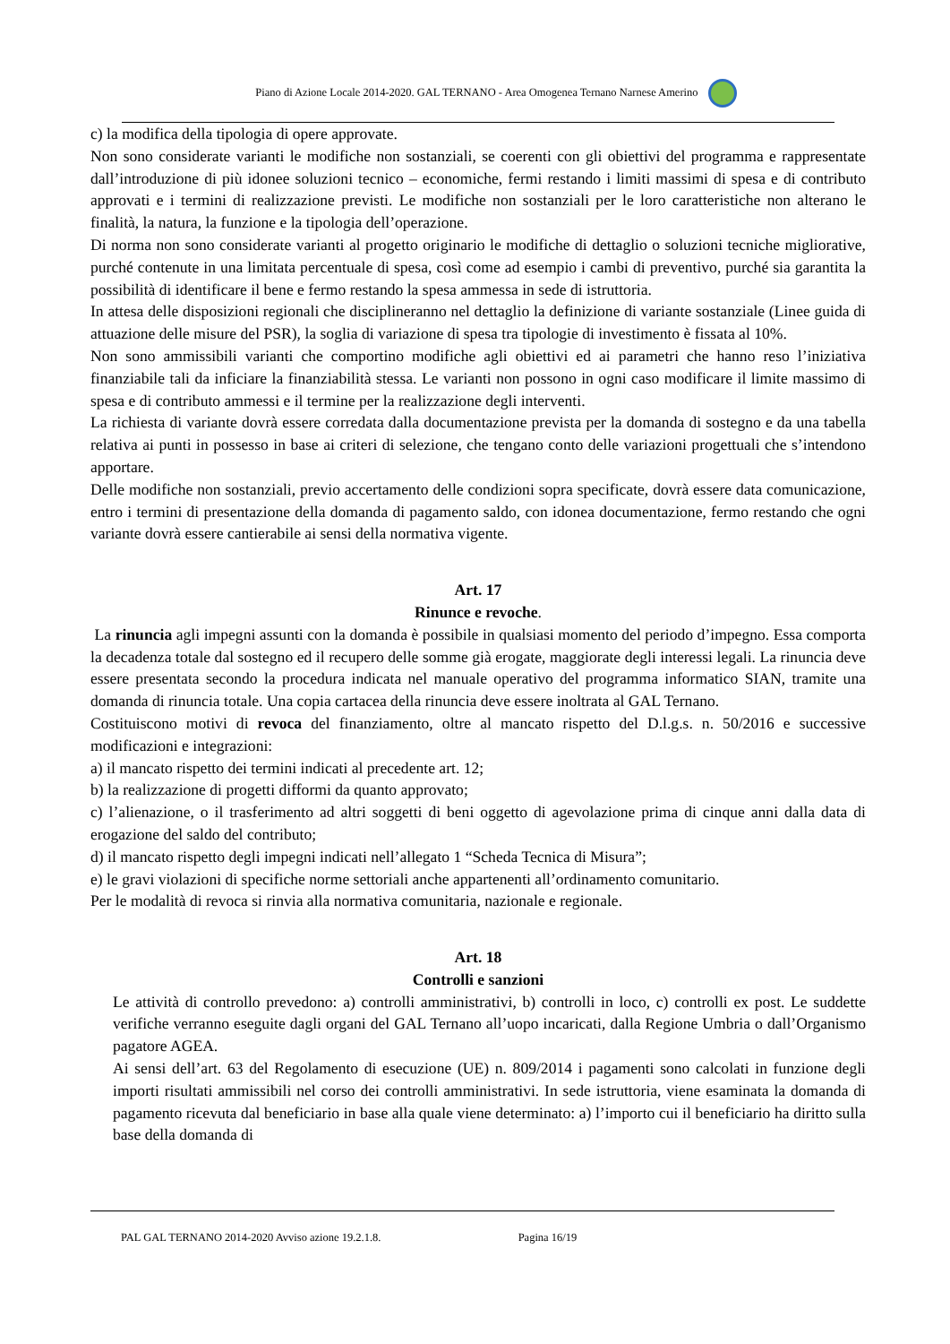Piano di Azione Locale 2014-2020. GAL TERNANO - Area Omogenea Ternano Narnese Amerino
c) la modifica della tipologia di opere approvate.
Non sono considerate varianti le modifiche non sostanziali, se coerenti con gli obiettivi del programma e rappresentate dall’introduzione di più idonee soluzioni tecnico – economiche, fermi restando i limiti massimi di spesa e di contributo approvati e i termini di realizzazione previsti. Le modifiche non sostanziali per le loro caratteristiche non alterano le finalità, la natura, la funzione e la tipologia dell’operazione.
Di norma non sono considerate varianti al progetto originario le modifiche di dettaglio o soluzioni tecniche migliorative, purché contenute in una limitata percentuale di spesa, così come ad esempio i cambi di preventivo, purché sia garantita la possibilità di identificare il bene e fermo restando la spesa ammessa in sede di istruttoria.
In attesa delle disposizioni regionali che disciplineranno nel dettaglio la definizione di variante sostanziale (Linee guida di attuazione delle misure del PSR), la soglia di variazione di spesa tra tipologie di investimento è fissata al 10%.
Non sono ammissibili varianti che comportino modifiche agli obiettivi ed ai parametri che hanno reso l’iniziativa finanziabile tali da inficiare la finanziabilità stessa. Le varianti non possono in ogni caso modificare il limite massimo di spesa e di contributo ammessi e il termine per la realizzazione degli interventi.
La richiesta di variante dovrà essere corredata dalla documentazione prevista per la domanda di sostegno e da una tabella relativa ai punti in possesso in base ai criteri di selezione, che tengano conto delle variazioni progettuali che s’intendono apportare.
Delle modifiche non sostanziali, previo accertamento delle condizioni sopra specificate, dovrà essere data comunicazione, entro i termini di presentazione della domanda di pagamento saldo, con idonea documentazione, fermo restando che ogni variante dovrà essere cantierabile ai sensi della normativa vigente.
Art. 17
Rinunce e revoche.
La rinuncia agli impegni assunti con la domanda è possibile in qualsiasi momento del periodo d’impegno. Essa comporta la decadenza totale dal sostegno ed il recupero delle somme già erogate, maggiorate degli interessi legali. La rinuncia deve essere presentata secondo la procedura indicata nel manuale operativo del programma informatico SIAN, tramite una domanda di rinuncia totale. Una copia cartacea della rinuncia deve essere inoltrata al GAL Ternano.
Costituiscono motivi di revoca del finanziamento, oltre al mancato rispetto del D.l.g.s. n. 50/2016 e successive modificazioni e integrazioni:
a) il mancato rispetto dei termini indicati al precedente art. 12;
b) la realizzazione di progetti difformi da quanto approvato;
c) l’alienazione, o il trasferimento ad altri soggetti di beni oggetto di agevolazione prima di cinque anni dalla data di erogazione del saldo del contributo;
d) il mancato rispetto degli impegni indicati nell’allegato 1 “Scheda Tecnica di Misura”;
e) le gravi violazioni di specifiche norme settoriali anche appartenenti all’ordinamento comunitario.
Per le modalità di revoca si rinvia alla normativa comunitaria, nazionale e regionale.
Art. 18
Controlli e sanzioni
Le attività di controllo prevedono: a) controlli amministrativi, b) controlli in loco, c) controlli ex post. Le suddette verifiche verranno eseguite dagli organi del GAL Ternano all’uopo incaricati, dalla Regione Umbria o dall’Organismo pagatore AGEA.
Ai sensi dell’art. 63 del Regolamento di esecuzione (UE) n. 809/2014 i pagamenti sono calcolati in funzione degli importi risultati ammissibili nel corso dei controlli amministrativi. In sede istruttoria, viene esaminata la domanda di pagamento ricevuta dal beneficiario in base alla quale viene determinato: a) l’importo cui il beneficiario ha diritto sulla base della domanda di
PAL GAL TERNANO 2014-2020 Avviso azione 19.2.1.8. Pagina 16/19